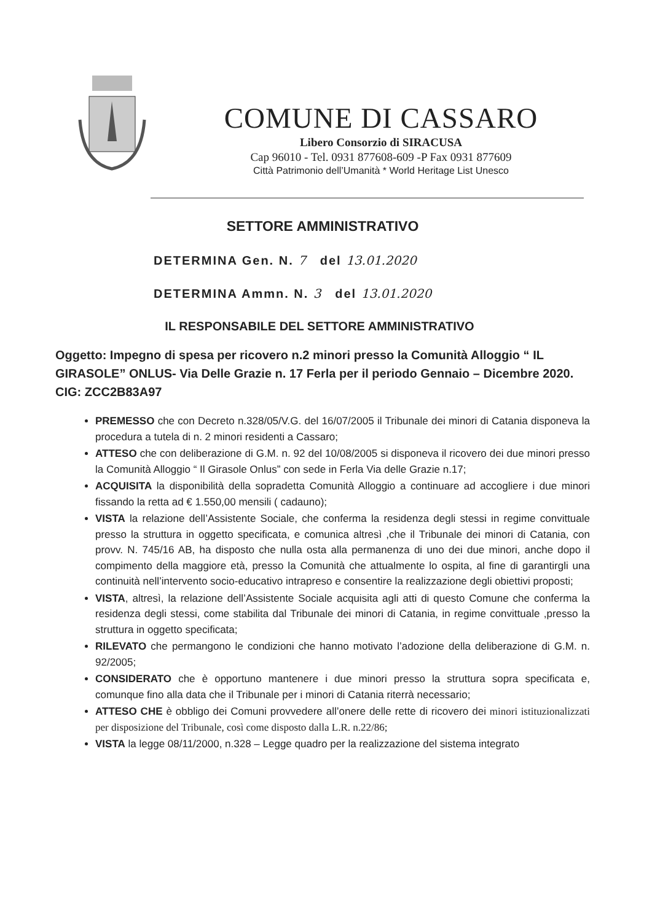COMUNE DI CASSARO
Libero Consorzio di SIRACUSA
Cap 96010 - Tel. 0931 877608-609 -P Fax 0931 877609
Città Patrimonio dell’Umanità * World Heritage List Unesco
SETTORE AMMINISTRATIVO
DETERMINA Gen. N. 7 del 13.01.2020
DETERMINA Ammn. N. 3 del 13.01.2020
IL RESPONSABILE DEL SETTORE AMMINISTRATIVO
Oggetto: Impegno di spesa per ricovero n.2 minori presso la Comunità Alloggio “ IL GIRASOLE” ONLUS- Via Delle Grazie n. 17 Ferla per il periodo Gennaio – Dicembre 2020. CIG: ZCC2B83A97
PREMESSO che con Decreto n.328/05/V.G. del 16/07/2005 il Tribunale dei minori di Catania disponeva la procedura a tutela di n. 2 minori residenti a Cassaro;
ATTESO che con deliberazione di G.M. n. 92 del 10/08/2005 si disponeva il ricovero dei due minori presso la Comunità Alloggio “ Il Girasole Onlus” con sede in Ferla Via delle Grazie n.17;
ACQUISITA la disponibilità della sopradetta Comunità Alloggio a continuare ad accogliere i due minori fissando la retta ad € 1.550,00 mensili ( cadauno);
VISTA la relazione dell’Assistente Sociale, che conferma la residenza degli stessi in regime convittuale presso la struttura in oggetto specificata, e comunica altresì ,che il Tribunale dei minori di Catania, con provv. N. 745/16 AB, ha disposto che nulla osta alla permanenza di uno dei due minori, anche dopo il compimento della maggiore età, presso la Comunità che attualmente lo ospita, al fine di garantirgli una continuità nell’intervento socio-educativo intrapreso e consentire la realizzazione degli obiettivi proposti;
VISTA, altresì, la relazione dell’Assistente Sociale acquisita agli atti di questo Comune che conferma la residenza degli stessi, come stabilita dal Tribunale dei minori di Catania, in regime convittuale ,presso la struttura in oggetto specificata;
RILEVATO che permangono le condizioni che hanno motivato l’adozione della deliberazione di G.M. n. 92/2005;
CONSIDERATO che è opportuno mantenere i due minori presso la struttura sopra specificata e, comunque fino alla data che il Tribunale per i minori di Catania riterrà necessario;
ATTESO CHE è obbligo dei Comuni provvedere all’onere delle rette di ricovero dei minori istituzionalizzati per disposizione del Tribunale, così come disposto dalla L.R. n.22/86;
VISTA la legge 08/11/2000, n.328 – Legge quadro per la realizzazione del sistema integrato